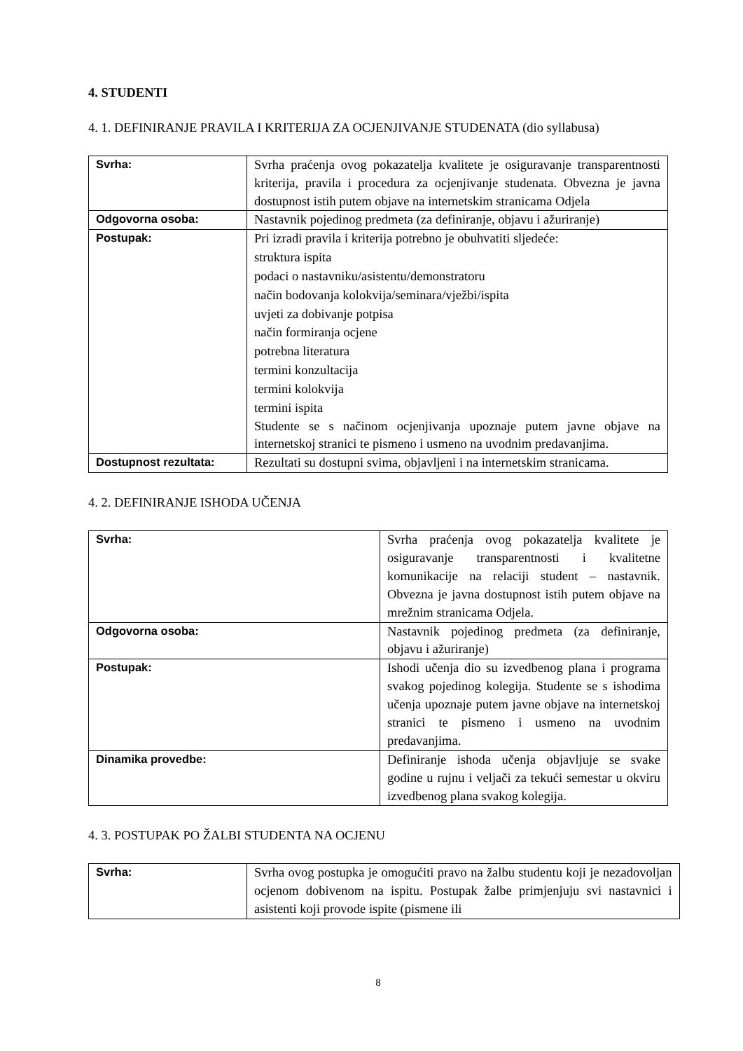4. STUDENTI
4. 1. DEFINIRANJE PRAVILA I KRITERIJA ZA OCJENJIVANJE STUDENATA (dio syllabusa)
| Svrha: | Svrha praćenja ovog pokazatelja kvalitete je osiguravanje transparentnosti kriterija, pravila i procedura za ocjenjivanje studenata. Obvezna je javna dostupnost istih putem objave na internetskim stranicama Odjela |
| Odgovorna osoba: | Nastavnik pojedinog predmeta (za definiranje, objavu i ažuriranje) |
| Postupak: | Pri izradi pravila i kriterija potrebno je obuhvatiti sljedeće: struktura ispita podaci o nastavniku/asistentu/demonstratoru način bodovanja kolokvija/seminara/vježbi/ispita uvjeti za dobivanje potpisa način formiranja ocjene potrebna literatura termini konzultacija termini kolokvija termini ispita Studente se s načinom ocjenjivanja upoznaje putem javne objave na internetskoj stranici te pismeno i usmeno na uvodnim predavanjima. |
| Dostupnost rezultata: | Rezultati su dostupni svima, objavljeni i na internetskim stranicama. |
4. 2. DEFINIRANJE ISHODA UČENJA
| Svrha: | Svrha praćenja ovog pokazatelja kvalitete je osiguravanje transparentnosti i kvalitetne komunikacije na relaciji student – nastavnik. Obvezna je javna dostupnost istih putem objave na mrežnim stranicama Odjela. |
| Odgovorna osoba: | Nastavnik pojedinog predmeta (za definiranje, objavu i ažuriranje) |
| Postupak: | Ishodi učenja dio su izvedbenog plana i programa svakog pojedinog kolegija. Studente se s ishodima učenja upoznaje putem javne objave na internetskoj stranici te pismeno i usmeno na uvodnim predavanjima. |
| Dinamika provedbe: | Definiranje ishoda učenja objavljuje se svake godine u rujnu i veljači za tekući semestar u okviru izvedbenog plana svakog kolegija. |
4. 3. POSTUPAK PO ŽALBI STUDENTA NA OCJENU
| Svrha: | Svrha ovog postupka je omogućiti pravo na žalbu studentu koji je nezadovoljan ocjenom dobivenom na ispitu. Postupak žalbe primjenjuju svi nastavnici i asistenti koji provode ispite (pismene ili |
8